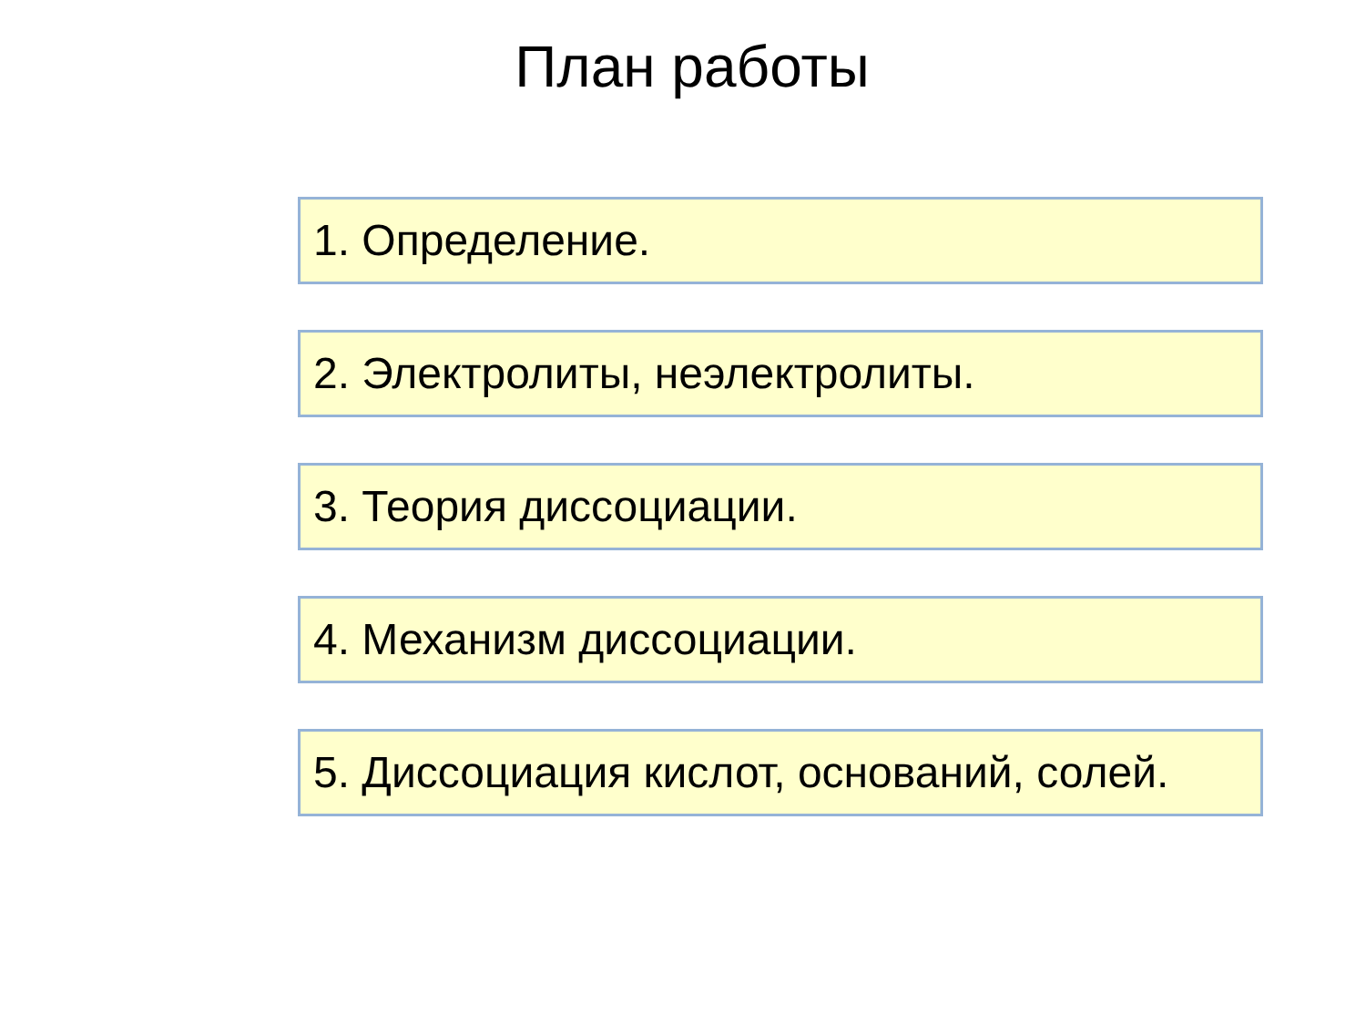План работы
1. Определение.
2. Электролиты, неэлектролиты.
3. Теория диссоциации.
4. Механизм диссоциации.
5. Диссоциация кислот, оснований, солей.